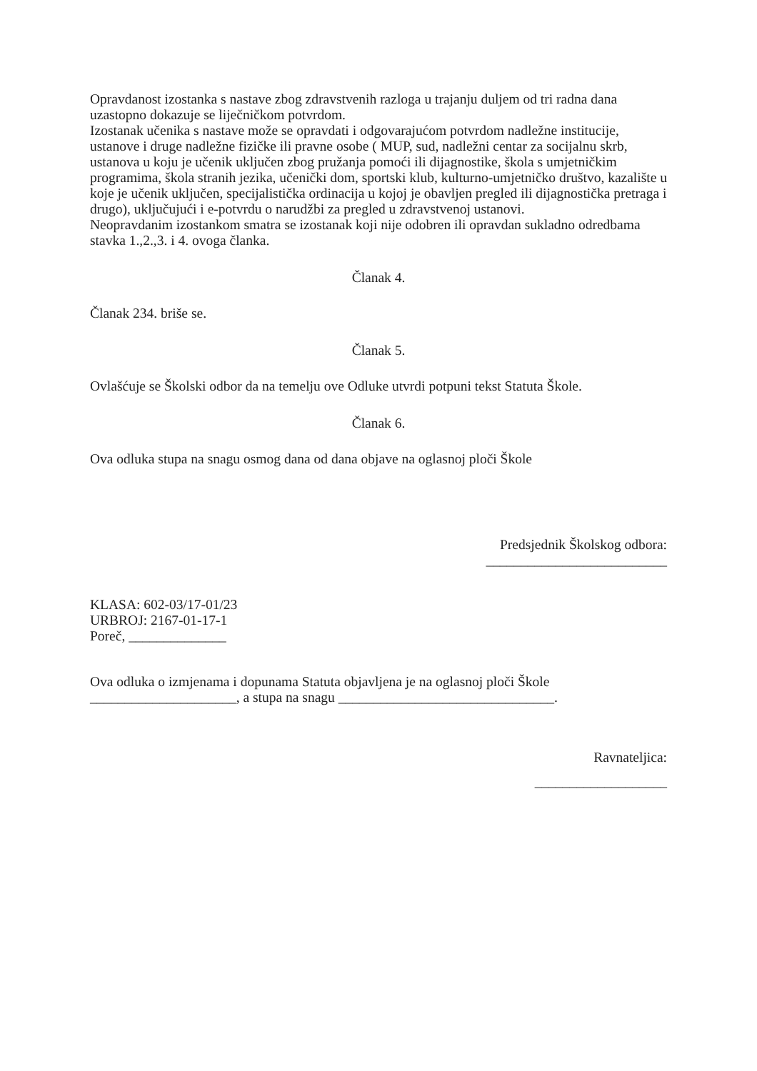Opravdanost izostanka s nastave zbog zdravstvenih razloga u trajanju duljem od tri radna dana uzastopno dokazuje se liječničkom potvrdom.
Izostanak učenika s nastave može se opravdati i odgovarajućom potvrdom nadležne institucije, ustanove i druge nadležne fizičke ili pravne osobe ( MUP, sud, nadležni centar za socijalnu skrb, ustanova u koju je učenik uključen zbog pružanja pomoći ili dijagnostike, škola s umjetničkim programima, škola stranih jezika, učenički dom, sportski klub, kulturno-umjetničko društvo, kazalište u koje je učenik uključen, specijalistička ordinacija u kojoj je obavljen pregled ili dijagnostička pretraga i drugo), uključujući i e-potvrdu o narudžbi za pregled u zdravstvenoj ustanovi.
Neopravdanim izostankom smatra se izostanak koji nije odobren ili opravdan sukladno odredbama stavka 1.,2.,3. i 4. ovoga članka.
Članak 4.
Članak 234. briše se.
Članak 5.
Ovlašćuje se Školski odbor da na temelju ove Odluke utvrdi potpuni tekst Statuta Škole.
Članak 6.
Ova odluka stupa na snagu osmog dana od dana objave na oglasnoj ploči Škole
Predsjednik Školskog odbora:
__________________________
KLASA: 602-03/17-01/23
URBROJ: 2167-01-17-1
Poreč, ______________
Ova odluka o izmjenama i dopunama Statuta objavljena je na oglasnoj ploči Škole _____________________, a stupa na snagu _______________________________.
Ravnateljica:
___________________